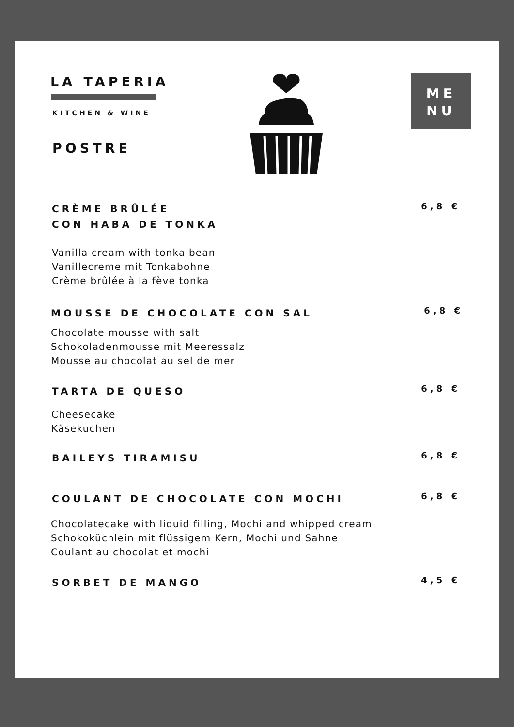LA TAPERIA
KITCHEN & WINE
POSTRE
ME
NU
CRÈME BRÛLÉE
CON HABA DE TONKA
6,8 €
Vanilla cream with tonka bean
Vanillecreme mit Tonkabohne
Crème brûlée à la fève tonka
MOUSSE DE CHOCOLATE CON SAL
6,8 €
Chocolate mousse with salt
Schokoladenmousse mit Meeressalz
Mousse au chocolat au sel de mer
TARTA DE QUESO
6,8 €
Cheesecake
Käsekuchen
BAILEYS TIRAMISU
6,8 €
COULANT DE CHOCOLATE CON MOCHI
6,8 €
Chocolatecake with liquid filling, Mochi and whipped cream
Schokoküchlein mit flüssigem Kern, Mochi und Sahne
Coulant au chocolat et mochi
SORBET DE MANGO
4,5 €